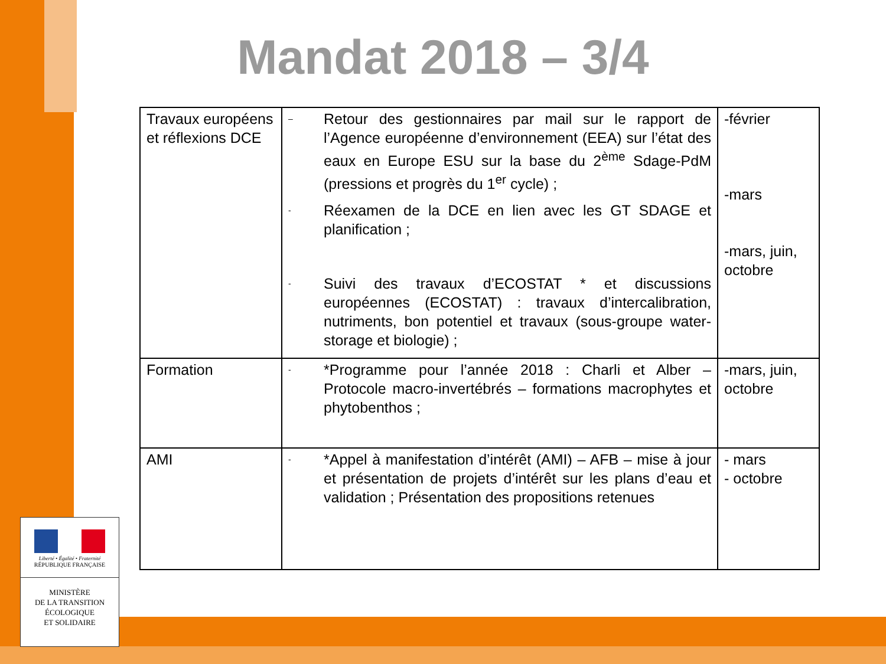Mandat 2018 – 3/4
| Travaux européens et réflexions DCE | – Retour des gestionnaires par mail sur le rapport de l’Agence européenne d’environnement (EEA) sur l’état des eaux en Europe ESU sur la base du 2<sup>ème</sup> Sdage-PdM (pressions et progrès du 1<sup>er</sup> cycle) ; - Réexamen de la DCE en lien avec les GT SDAGE et planification ; - Suivi des travaux d’ECOSTAT * et discussions européennes (ECOSTAT) : travaux d’intercalibration, nutriments, bon potentiel et travaux (sous-groupe water-storage et biologie) ; | -février -mars -mars, juin, octobre |
| Formation | - *Programme pour l’année 2018 : Charli et Alber – Protocole macro-invertébrés – formations macrophytes et phytobenthos ; | -mars, juin, octobre |
| AMI | - *Appel à manifestation d’intérêt (AMI) – AFB – mise à jour et présentation de projets d’intérêt sur les plans d’eau et validation ; Présentation des propositions retenues | - mars - octobre |
Liberté • Égalité • Fraternité
RÉPUBLIQUE FRANÇAISE
MINISTÈRE
DE LA TRANSITION
ÉCOLOGIQUE
ET SOLIDAIRE